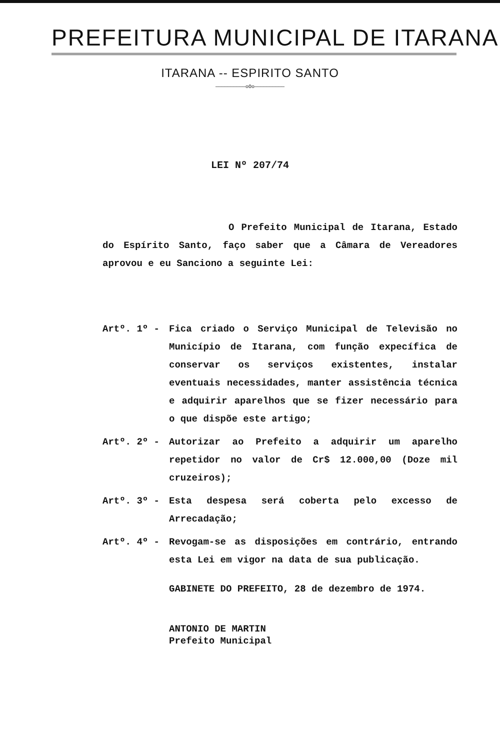PREFEITURA MUNICIPAL DE ITARANA
ITARANA -- ESPIRITO SANTO
——————————oOo——————————
LEI Nº 207/74
O Prefeito Municipal de Itarana, Estado do Espírito Santo, faço saber que a Câmara de Vereadores aprovou e eu Sanciono a seguinte Lei:
Artº. 1º - Fica criado o Serviço Municipal de Televisão no Município de Itarana, com função expecífica de conservar os serviços existentes, instalar eventuais necessidades, manter assistência técnica e adquirir aparelhos que se fizer necessário para o que dispõe este artigo;
Artº. 2º - Autorizar ao Prefeito a adquirir um aparelho repetidor no valor de Cr$ 12.000,00 (Doze mil cruzeiros);
Artº. 3º - Esta despesa será coberta pelo excesso de Arrecadação;
Artº. 4º - Revogam-se as disposições em contrário, entrando esta Lei em vigor na data de sua publicação.
GABINETE DO PREFEITO, 28 de dezembro de 1974.
ANTONIO DE MARTIN
Prefeito Municipal